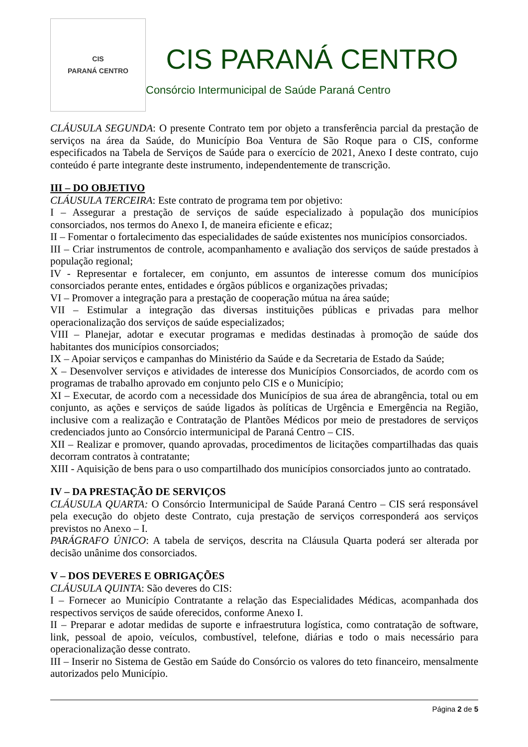CIS
PARANÁ CENTRO
CIS PARANÁ CENTRO
Consórcio Intermunicipal de Saúde Paraná Centro
CLÁUSULA SEGUNDA: O presente Contrato tem por objeto a transferência parcial da prestação de serviços na área da Saúde, do Município Boa Ventura de São Roque para o CIS, conforme especificados na Tabela de Serviços de Saúde para o exercício de 2021, Anexo I deste contrato, cujo conteúdo é parte integrante deste instrumento, independentemente de transcrição.
III – DO OBJETIVO
CLÁUSULA TERCEIRA: Este contrato de programa tem por objetivo:
I – Assegurar a prestação de serviços de saúde especializado à população dos municípios consorciados, nos termos do Anexo I, de maneira eficiente e eficaz;
II – Fomentar o fortalecimento das especialidades de saúde existentes nos municípios consorciados.
III – Criar instrumentos de controle, acompanhamento e avaliação dos serviços de saúde prestados à população regional;
IV - Representar e fortalecer, em conjunto, em assuntos de interesse comum dos municípios consorciados perante entes, entidades e órgãos públicos e organizações privadas;
VI – Promover a integração para a prestação de cooperação mútua na área saúde;
VII – Estimular a integração das diversas instituições públicas e privadas para melhor operacionalização dos serviços de saúde especializados;
VIII – Planejar, adotar e executar programas e medidas destinadas à promoção de saúde dos habitantes dos municípios consorciados;
IX – Apoiar serviços e campanhas do Ministério da Saúde e da Secretaria de Estado da Saúde;
X – Desenvolver serviços e atividades de interesse dos Municípios Consorciados, de acordo com os programas de trabalho aprovado em conjunto pelo CIS e o Município;
XI – Executar, de acordo com a necessidade dos Municípios de sua área de abrangência, total ou em conjunto, as ações e serviços de saúde ligados às políticas de Urgência e Emergência na Região, inclusive com a realização e Contratação de Plantões Médicos por meio de prestadores de serviços credenciados junto ao Consórcio intermunicipal de Paraná Centro – CIS.
XII – Realizar e promover, quando aprovadas, procedimentos de licitações compartilhadas das quais decorram contratos à contratante;
XIII - Aquisição de bens para o uso compartilhado dos municípios consorciados junto ao contratado.
IV – DA PRESTAÇÃO DE SERVIÇOS
CLÁUSULA QUARTA: O Consórcio Intermunicipal de Saúde Paraná Centro – CIS será responsável pela execução do objeto deste Contrato, cuja prestação de serviços corresponderá aos serviços previstos no Anexo – I.
PARÁGRAFO ÚNICO: A tabela de serviços, descrita na Cláusula Quarta poderá ser alterada por decisão unânime dos consorciados.
V – DOS DEVERES E OBRIGAÇÕES
CLÁUSULA QUINTA: São deveres do CIS:
I – Fornecer ao Município Contratante a relação das Especialidades Médicas, acompanhada dos respectivos serviços de saúde oferecidos, conforme Anexo I.
II – Preparar e adotar medidas de suporte e infraestrutura logística, como contratação de software, link, pessoal de apoio, veículos, combustível, telefone, diárias e todo o mais necessário para operacionalização desse contrato.
III – Inserir no Sistema de Gestão em Saúde do Consórcio os valores do teto financeiro, mensalmente autorizados pelo Município.
Página 2 de 5